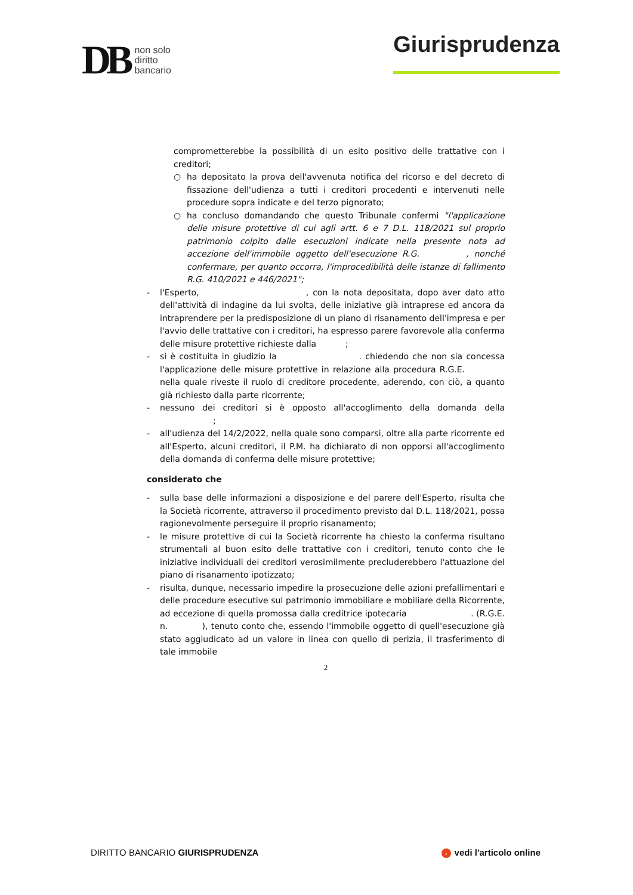DB
non solo
diritto
bancario
Giurisprudenza
comprometterebbe la possibilità di un esito positivo delle trattative con i creditori;
○ ha depositato la prova dell'avvenuta notifica del ricorso e del decreto di fissazione dell'udienza a tutti i creditori procedenti e intervenuti nelle procedure sopra indicate e del terzo pignorato;
○ ha concluso domandando che questo Tribunale confermi "l'applicazione delle misure protettive di cui agli artt. 6 e 7 D.L. 118/2021 sul proprio patrimonio colpito dalle esecuzioni indicate nella presente nota ad accezione dell'immobile oggetto dell'esecuzione R.G. , nonché confermare, per quanto occorra, l'improcedibilità delle istanze di fallimento R.G. 410/2021 e 446/2021";
- l'Esperto, , con la nota depositata, dopo aver dato atto dell'attività di indagine da lui svolta, delle iniziative già intraprese ed ancora da intraprendere per la predisposizione di un piano di risanamento dell'impresa e per l'avvio delle trattative con i creditori, ha espresso parere favorevole alla conferma delle misure protettive richieste dalla ;
- si è costituita in giudizio la . chiedendo che non sia concessa l'applicazione delle misure protettive in relazione alla procedura R.G.E. nella quale riveste il ruolo di creditore procedente, aderendo, con ciò, a quanto già richiesto dalla parte ricorrente;
- nessuno dei creditori si è opposto all'accoglimento della domanda della ;
- all'udienza del 14/2/2022, nella quale sono comparsi, oltre alla parte ricorrente ed all'Esperto, alcuni creditori, il P.M. ha dichiarato di non opporsi all'accoglimento della domanda di conferma delle misure protettive;
considerato che
- sulla base delle informazioni a disposizione e del parere dell'Esperto, risulta che la Società ricorrente, attraverso il procedimento previsto dal D.L. 118/2021, possa ragionevolmente perseguire il proprio risanamento;
- le misure protettive di cui la Società ricorrente ha chiesto la conferma risultano strumentali al buon esito delle trattative con i creditori, tenuto conto che le iniziative individuali dei creditori verosimilmente precluderebbero l'attuazione del piano di risanamento ipotizzato;
- risulta, dunque, necessario impedire la prosecuzione delle azioni prefallimentari e delle procedure esecutive sul patrimonio immobiliare e mobiliare della Ricorrente, ad eccezione di quella promossa dalla creditrice ipotecaria . (R.G.E. n. ), tenuto conto che, essendo l'immobile oggetto di quell'esecuzione già stato aggiudicato ad un valore in linea con quello di perizia, il trasferimento di tale immobile
2
DIRITTO BANCARIO GIURISPRUDENZA › vedi l'articolo online